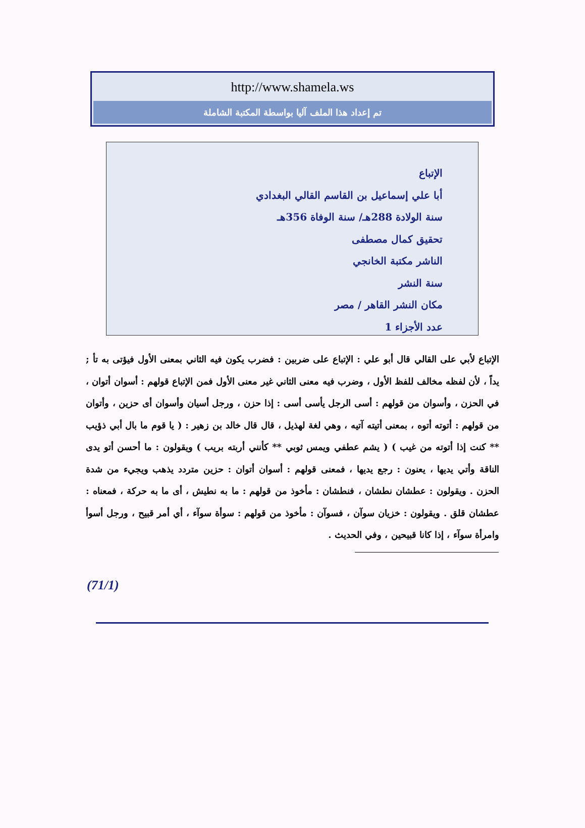http://www.shamela.ws
تم إعداد هذا الملف آليا بواسطة المكتبة الشاملة
الإتباع
أبا علي إسماعيل بن القاسم القالي البغدادي
سنة الولادة 288هـ/ سنة الوفاة 356هـ
تحقيق كمال مصطفى
الناشر مكتبة الخانجي
سنة النشر
مكان النشر القاهر / مصر
عدد الأجزاء 1
الإتباع لأبي على القالي قال أبو علي : الإتباع على ضربين : فضرب يكون فيه الثاني بمعنى الأول فيؤتى به تأ ; يداً ، لأن لفظه مخالف للفظ الأول ، وضرب فيه معنى الثاني غير معنى الأول فمن الإتباع قولهم : أسوان أتوان ، في الحزن ، وأسوان من قولهم : أسى الرجل يأسى أسى : إذا حزن ، ورجل أسيان وأسوان أى حزين ، وأتوان من قولهم : أتوته أتوه ، بمعنى أتيته آتيه ، وهي لغة لهذيل ، قال قال خالد بن زهير : ( يا قوم ما بال أبي ذؤيب ** كنت إذا أتوته من غيب ) ( يشم عطفي ويمس ثوبي ** كأنني أربته بريب ) ويقولون : ما أحسن أتو يدى الناقة وأتي يديها ، يعنون : رجع يديها ، فمعنى قولهم : أسوان أتوان : حزين متردد يذهب ويجيء من شدة الحزن . ويقولون : عطشان نطشان ، فنطشان : مأخوذ من قولهم : ما به نطيش ، أى ما به حركة ، فمعناه : عطشان قلق . ويقولون : خزيان سوآن ، فسوآن : مأخوذ من قولهم : سوأة سوآء ، أي أمر قبيح ، ورجل أسوأ وامرأة سوآء ، إذا كانا قبيحين ، وفي الحديث .
(71/1)